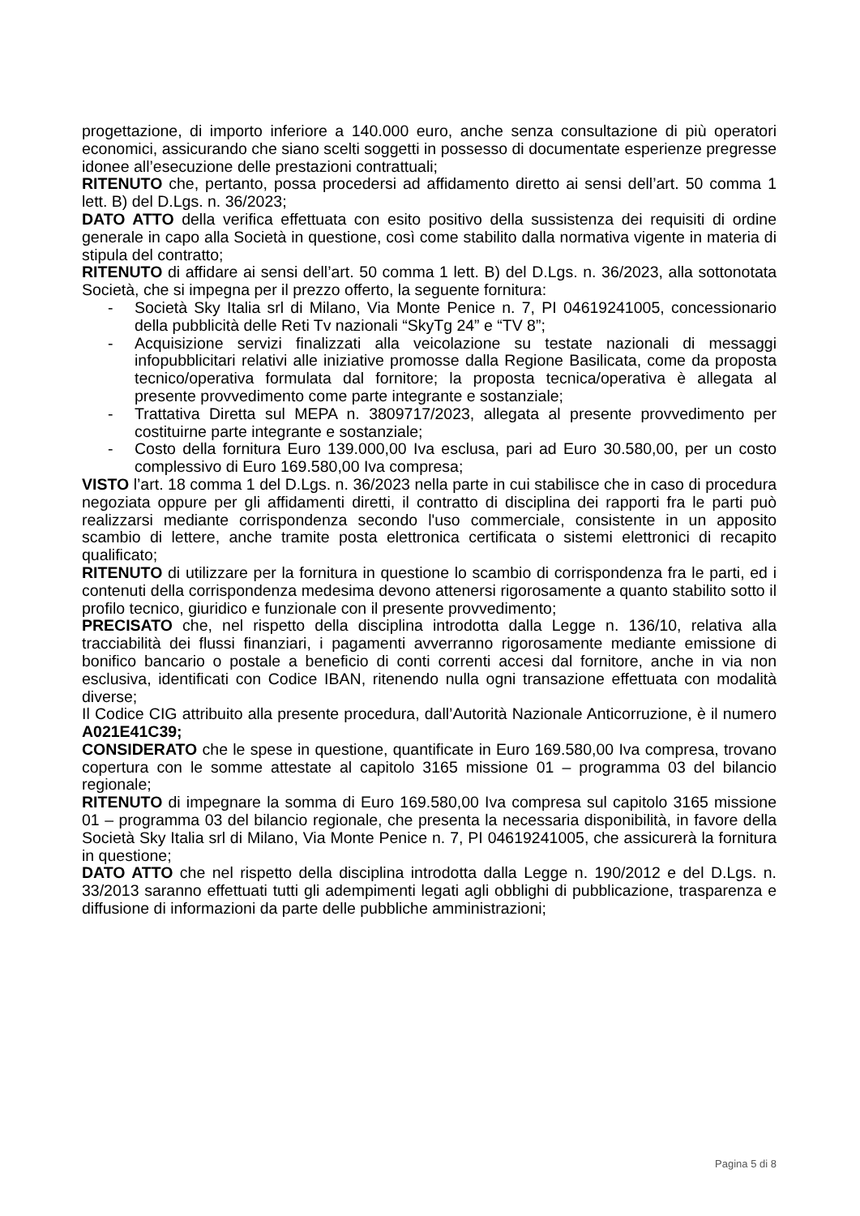progettazione, di importo inferiore a 140.000 euro, anche senza consultazione di più operatori economici, assicurando che siano scelti soggetti in possesso di documentate esperienze pregresse idonee all’esecuzione delle prestazioni contrattuali;
RITENUTO che, pertanto, possa procedersi ad affidamento diretto ai sensi dell’art. 50 comma 1 lett. B) del D.Lgs. n. 36/2023;
DATO ATTO della verifica effettuata con esito positivo della sussistenza dei requisiti di ordine generale in capo alla Società in questione, così come stabilito dalla normativa vigente in materia di stipula del contratto;
RITENUTO di affidare ai sensi dell’art. 50 comma 1 lett. B) del D.Lgs. n. 36/2023, alla sottonotata Società, che si impegna per il prezzo offerto, la seguente fornitura:
- Società Sky Italia srl di Milano, Via Monte Penice n. 7, PI 04619241005, concessionario della pubblicità delle Reti Tv nazionali “SkyTg 24” e “TV 8”;
- Acquisizione servizi finalizzati alla veicolazione su testate nazionali di messaggi infopubblicitari relativi alle iniziative promosse dalla Regione Basilicata, come da proposta tecnico/operativa formulata dal fornitore; la proposta tecnica/operativa è allegata al presente provvedimento come parte integrante e sostanziale;
- Trattativa Diretta sul MEPA n. 3809717/2023, allegata al presente provvedimento per costituirne parte integrante e sostanziale;
- Costo della fornitura Euro 139.000,00 Iva esclusa, pari ad Euro 30.580,00, per un costo complessivo di Euro 169.580,00 Iva compresa;
VISTO l’art. 18 comma 1 del D.Lgs. n. 36/2023 nella parte in cui stabilisce che in caso di procedura negoziata oppure per gli affidamenti diretti, il contratto di disciplina dei rapporti fra le parti può realizzarsi mediante corrispondenza secondo l'uso commerciale, consistente in un apposito scambio di lettere, anche tramite posta elettronica certificata o sistemi elettronici di recapito qualificato;
RITENUTO di utilizzare per la fornitura in questione lo scambio di corrispondenza fra le parti, ed i contenuti della corrispondenza medesima devono attenersi rigorosamente a quanto stabilito sotto il profilo tecnico, giuridico e funzionale con il presente provvedimento;
PRECISATO che, nel rispetto della disciplina introdotta dalla Legge n. 136/10, relativa alla tracciabilità dei flussi finanziari, i pagamenti avverranno rigorosamente mediante emissione di bonifico bancario o postale a beneficio di conti correnti accesi dal fornitore, anche in via non esclusiva, identificati con Codice IBAN, ritenendo nulla ogni transazione effettuata con modalità diverse;
Il Codice CIG attribuito alla presente procedura, dall’Autorità Nazionale Anticorruzione, è il numero A021E41C39;
CONSIDERATO che le spese in questione, quantificate in Euro 169.580,00 Iva compresa, trovano copertura con le somme attestate al capitolo 3165 missione 01 – programma 03 del bilancio regionale;
RITENUTO di impegnare la somma di Euro 169.580,00 Iva compresa sul capitolo 3165 missione 01 – programma 03 del bilancio regionale, che presenta la necessaria disponibilità, in favore della Società Sky Italia srl di Milano, Via Monte Penice n. 7, PI 04619241005, che assicurerà la fornitura in questione;
DATO ATTO che nel rispetto della disciplina introdotta dalla Legge n. 190/2012 e del D.Lgs. n. 33/2013 saranno effettuati tutti gli adempimenti legati agli obblighi di pubblicazione, trasparenza e diffusione di informazioni da parte delle pubbliche amministrazioni;
Pagina 5 di 8